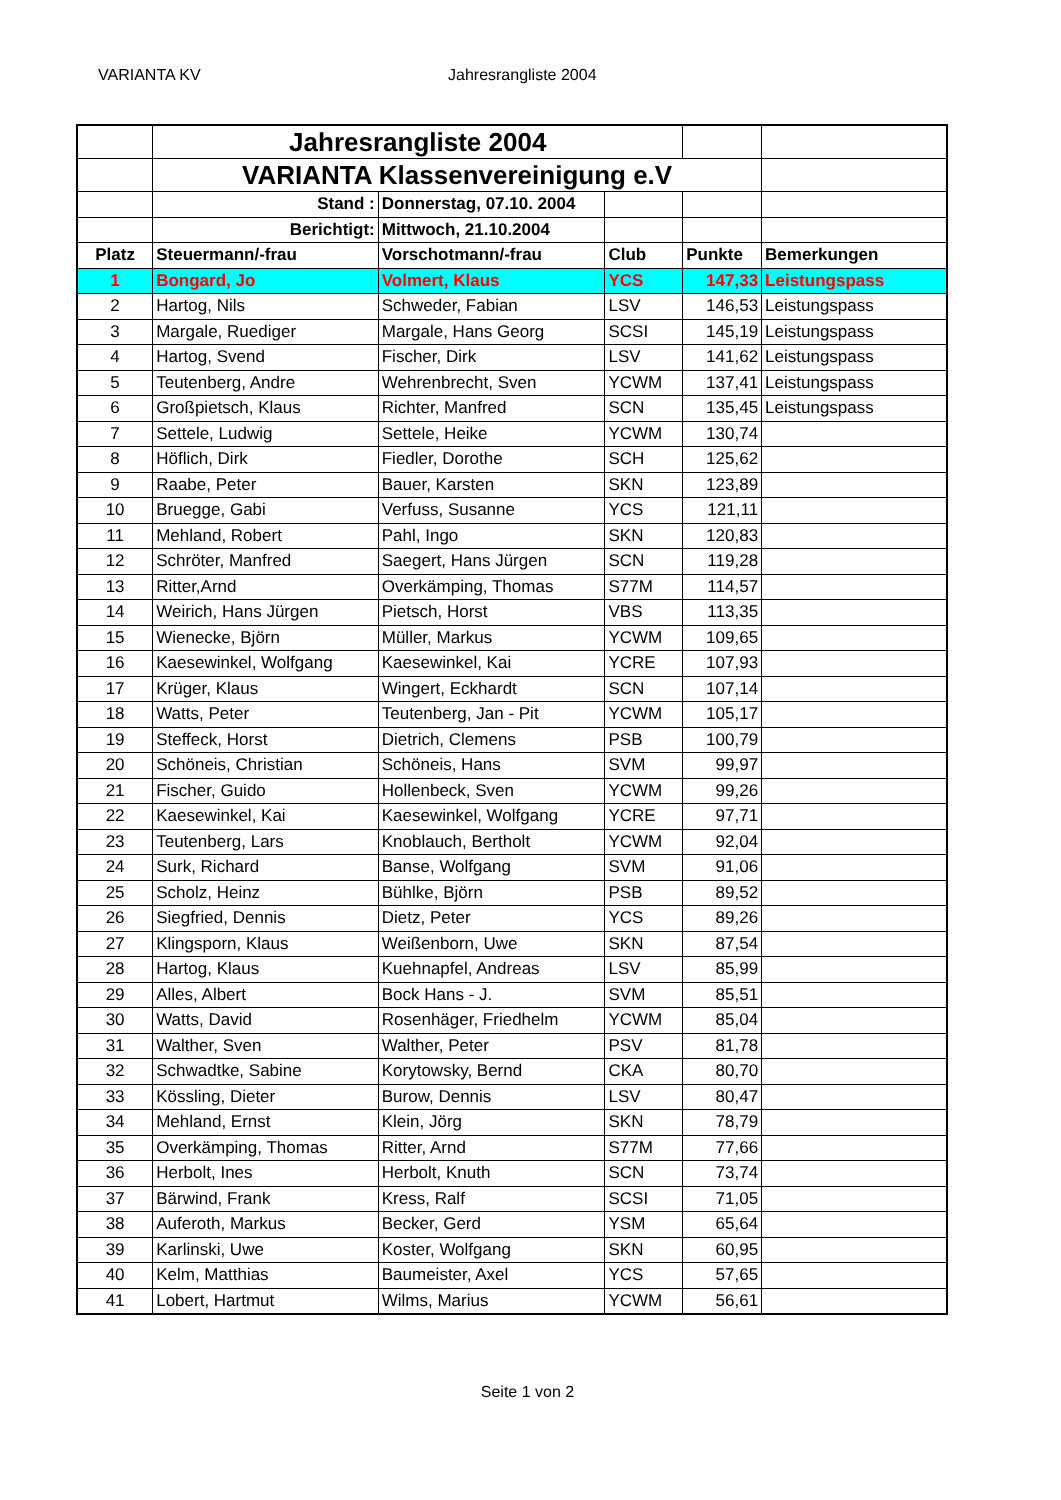VARIANTA KV Jahresrangliste 2004
| | Jahresrangliste 2004 | | | | |
| | VARIANTA Klassenvereinigung e.V | | | | |
| | Stand : | Donnerstag, 07.10. 2004 | | | |
| | Berichtigt: | Mittwoch, 21.10.2004 | | | |
| Platz | Steuermann/-frau | Vorschotmann/-frau | Club | Punkte | Bemerkungen |
| 1 | Bongard, Jo | Volmert, Klaus | YCS | 147,33 | Leistungspass |
| 2 | Hartog, Nils | Schweder, Fabian | LSV | 146,53 | Leistungspass |
| 3 | Margale, Ruediger | Margale, Hans Georg | SCSI | 145,19 | Leistungspass |
| 4 | Hartog, Svend | Fischer, Dirk | LSV | 141,62 | Leistungspass |
| 5 | Teutenberg, Andre | Wehrenbrecht, Sven | YCWM | 137,41 | Leistungspass |
| 6 | Großpietsch, Klaus | Richter, Manfred | SCN | 135,45 | Leistungspass |
| 7 | Settele, Ludwig | Settele, Heike | YCWM | 130,74 | |
| 8 | Höflich, Dirk | Fiedler, Dorothe | SCH | 125,62 | |
| 9 | Raabe, Peter | Bauer, Karsten | SKN | 123,89 | |
| 10 | Bruegge, Gabi | Verfuss, Susanne | YCS | 121,11 | |
| 11 | Mehland, Robert | Pahl, Ingo | SKN | 120,83 | |
| 12 | Schröter, Manfred | Saegert, Hans Jürgen | SCN | 119,28 | |
| 13 | Ritter,Arnd | Overkämping, Thomas | S77M | 114,57 | |
| 14 | Weirich, Hans Jürgen | Pietsch, Horst | VBS | 113,35 | |
| 15 | Wienecke, Björn | Müller, Markus | YCWM | 109,65 | |
| 16 | Kaesewinkel, Wolfgang | Kaesewinkel, Kai | YCRE | 107,93 | |
| 17 | Krüger, Klaus | Wingert, Eckhardt | SCN | 107,14 | |
| 18 | Watts, Peter | Teutenberg, Jan - Pit | YCWM | 105,17 | |
| 19 | Steffeck, Horst | Dietrich, Clemens | PSB | 100,79 | |
| 20 | Schöneis, Christian | Schöneis, Hans | SVM | 99,97 | |
| 21 | Fischer, Guido | Hollenbeck, Sven | YCWM | 99,26 | |
| 22 | Kaesewinkel, Kai | Kaesewinkel, Wolfgang | YCRE | 97,71 | |
| 23 | Teutenberg, Lars | Knoblauch, Bertholt | YCWM | 92,04 | |
| 24 | Surk, Richard | Banse, Wolfgang | SVM | 91,06 | |
| 25 | Scholz, Heinz | Bühlke, Björn | PSB | 89,52 | |
| 26 | Siegfried, Dennis | Dietz, Peter | YCS | 89,26 | |
| 27 | Klingsporn, Klaus | Weißenborn, Uwe | SKN | 87,54 | |
| 28 | Hartog, Klaus | Kuehnapfel, Andreas | LSV | 85,99 | |
| 29 | Alles, Albert | Bock Hans - J. | SVM | 85,51 | |
| 30 | Watts, David | Rosenhäger, Friedhelm | YCWM | 85,04 | |
| 31 | Walther, Sven | Walther, Peter | PSV | 81,78 | |
| 32 | Schwadtke, Sabine | Korytowsky, Bernd | CKA | 80,70 | |
| 33 | Kössling, Dieter | Burow, Dennis | LSV | 80,47 | |
| 34 | Mehland, Ernst | Klein, Jörg | SKN | 78,79 | |
| 35 | Overkämping, Thomas | Ritter, Arnd | S77M | 77,66 | |
| 36 | Herbolt, Ines | Herbolt, Knuth | SCN | 73,74 | |
| 37 | Bärwind, Frank | Kress, Ralf | SCSI | 71,05 | |
| 38 | Auferoth, Markus | Becker, Gerd | YSM | 65,64 | |
| 39 | Karlinski, Uwe | Koster, Wolfgang | SKN | 60,95 | |
| 40 | Kelm, Matthias | Baumeister, Axel | YCS | 57,65 | |
| 41 | Lobert, Hartmut | Wilms, Marius | YCWM | 56,61 | |
Seite 1 von 2